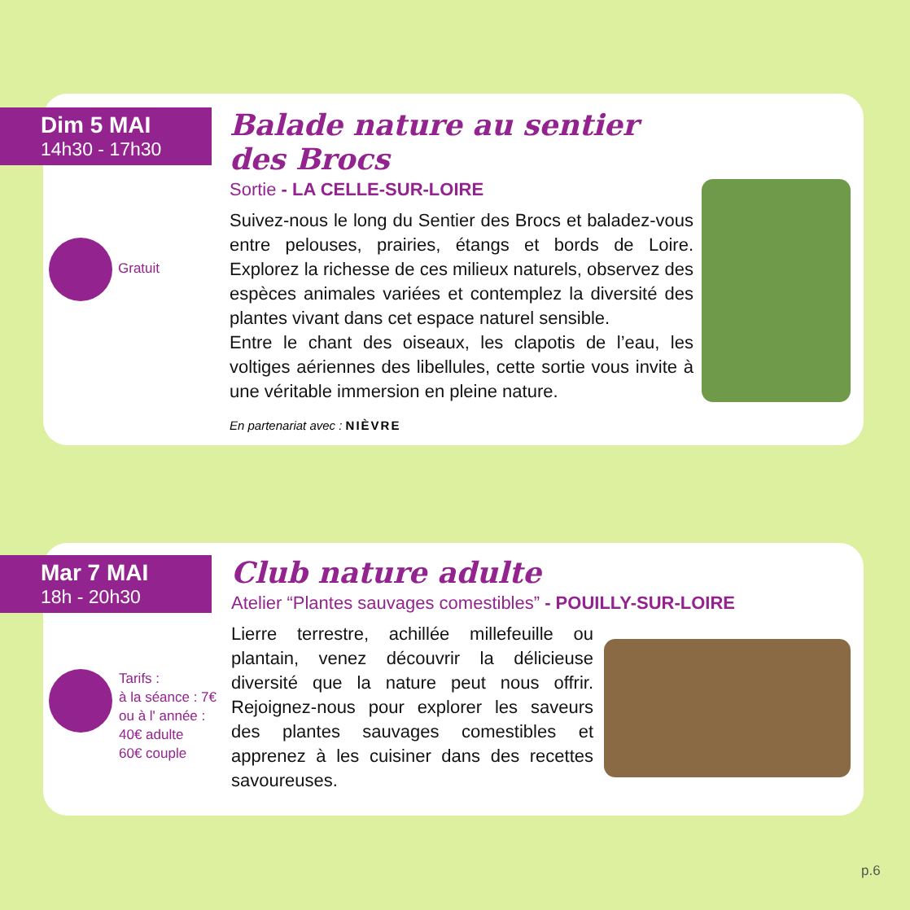Dim 5 MAI
14h30 - 17h30
Balade nature au sentier des Brocs
Sortie - LA CELLE-SUR-LOIRE
Suivez-nous le long du Sentier des Brocs et baladez-vous entre pelouses, prairies, étangs et bords de Loire. Explorez la richesse de ces milieux naturels, observez des espèces animales variées et contemplez la diversité des plantes vivant dans cet espace naturel sensible.
Entre le chant des oiseaux, les clapotis de l’eau, les voltiges aériennes des libellules, cette sortie vous invite à une véritable immersion en pleine nature.
En partenariat avec : NIÈVRE
Gratuit
Mar 7 MAI
18h - 20h30
Club nature adulte
Atelier “Plantes sauvages comestibles” - POUILLY-SUR-LOIRE
Lierre terrestre, achillée millefeuille ou plantain, venez découvrir la délicieuse diversité que la nature peut nous offrir. Rejoignez-nous pour explorer les saveurs des plantes sauvages comestibles et apprenez à les cuisiner dans des recettes savoureuses.
Tarifs :
à la séance : 7€
ou à l' année :
40€ adulte
60€ couple
p.6